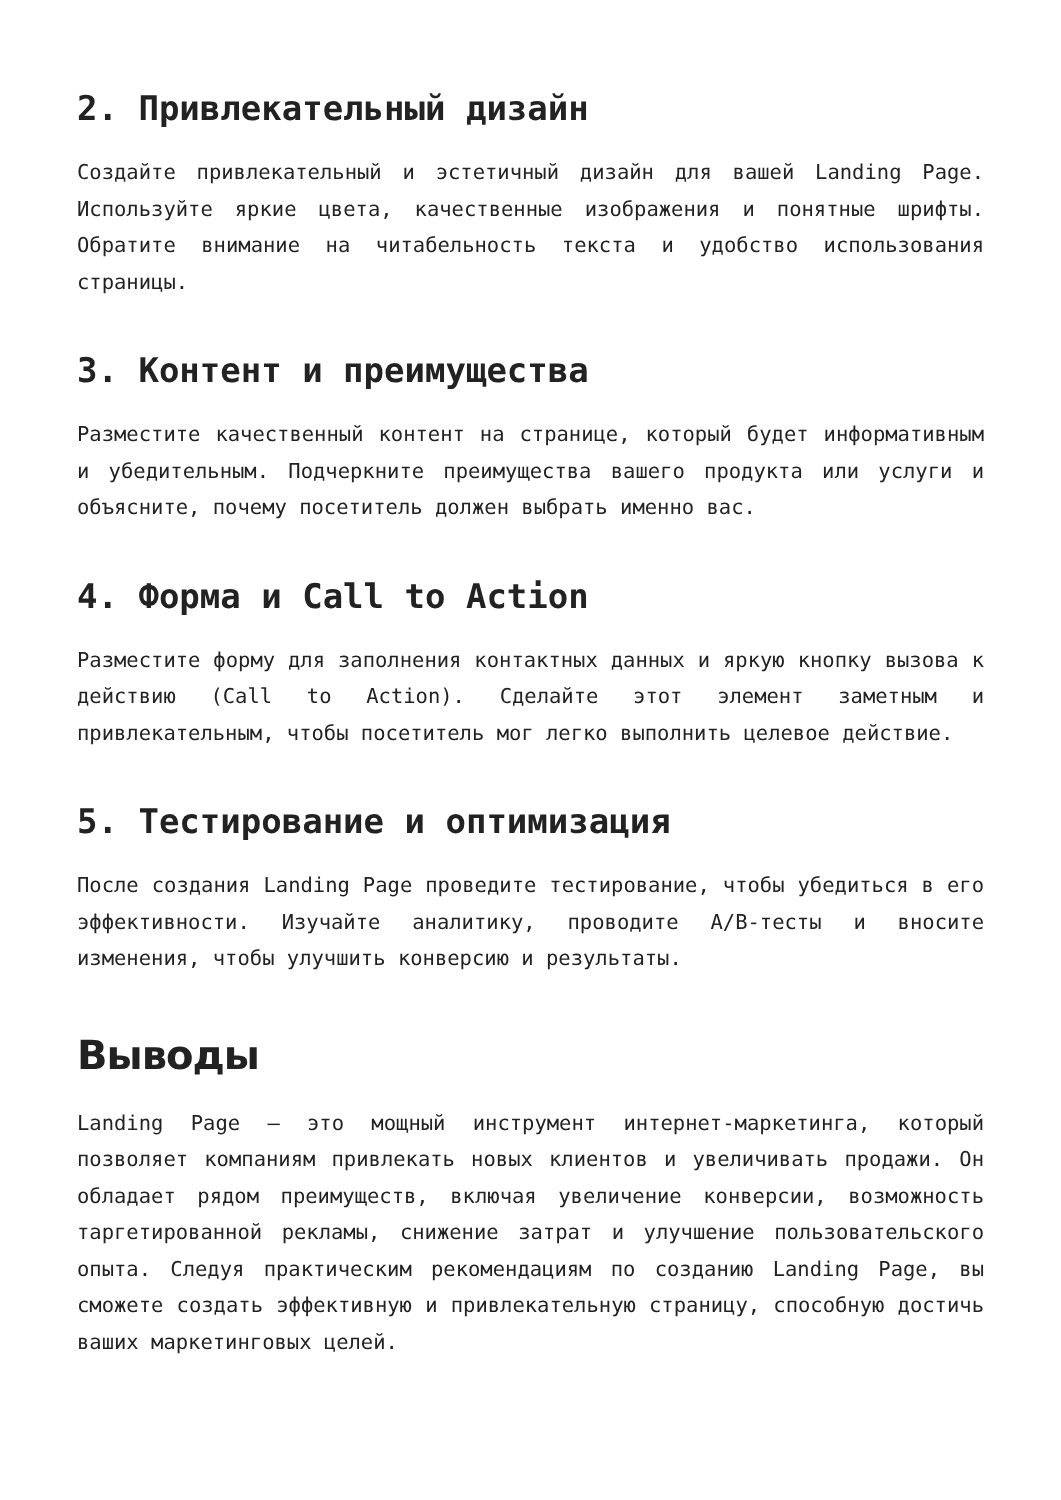2. Привлекательный дизайн
Создайте привлекательный и эстетичный дизайн для вашей Landing Page. Используйте яркие цвета, качественные изображения и понятные шрифты. Обратите внимание на читабельность текста и удобство использования страницы.
3. Контент и преимущества
Разместите качественный контент на странице, который будет информативным и убедительным. Подчеркните преимущества вашего продукта или услуги и объясните, почему посетитель должен выбрать именно вас.
4. Форма и Call to Action
Разместите форму для заполнения контактных данных и яркую кнопку вызова к действию (Call to Action). Сделайте этот элемент заметным и привлекательным, чтобы посетитель мог легко выполнить целевое действие.
5. Тестирование и оптимизация
После создания Landing Page проведите тестирование, чтобы убедиться в его эффективности. Изучайте аналитику, проводите A/B-тесты и вносите изменения, чтобы улучшить конверсию и результаты.
Выводы
Landing Page — это мощный инструмент интернет-маркетинга, который позволяет компаниям привлекать новых клиентов и увеличивать продажи. Он обладает рядом преимуществ, включая увеличение конверсии, возможность таргетированной рекламы, снижение затрат и улучшение пользовательского опыта. Следуя практическим рекомендациям по созданию Landing Page, вы сможете создать эффективную и привлекательную страницу, способную достичь ваших маркетинговых целей.